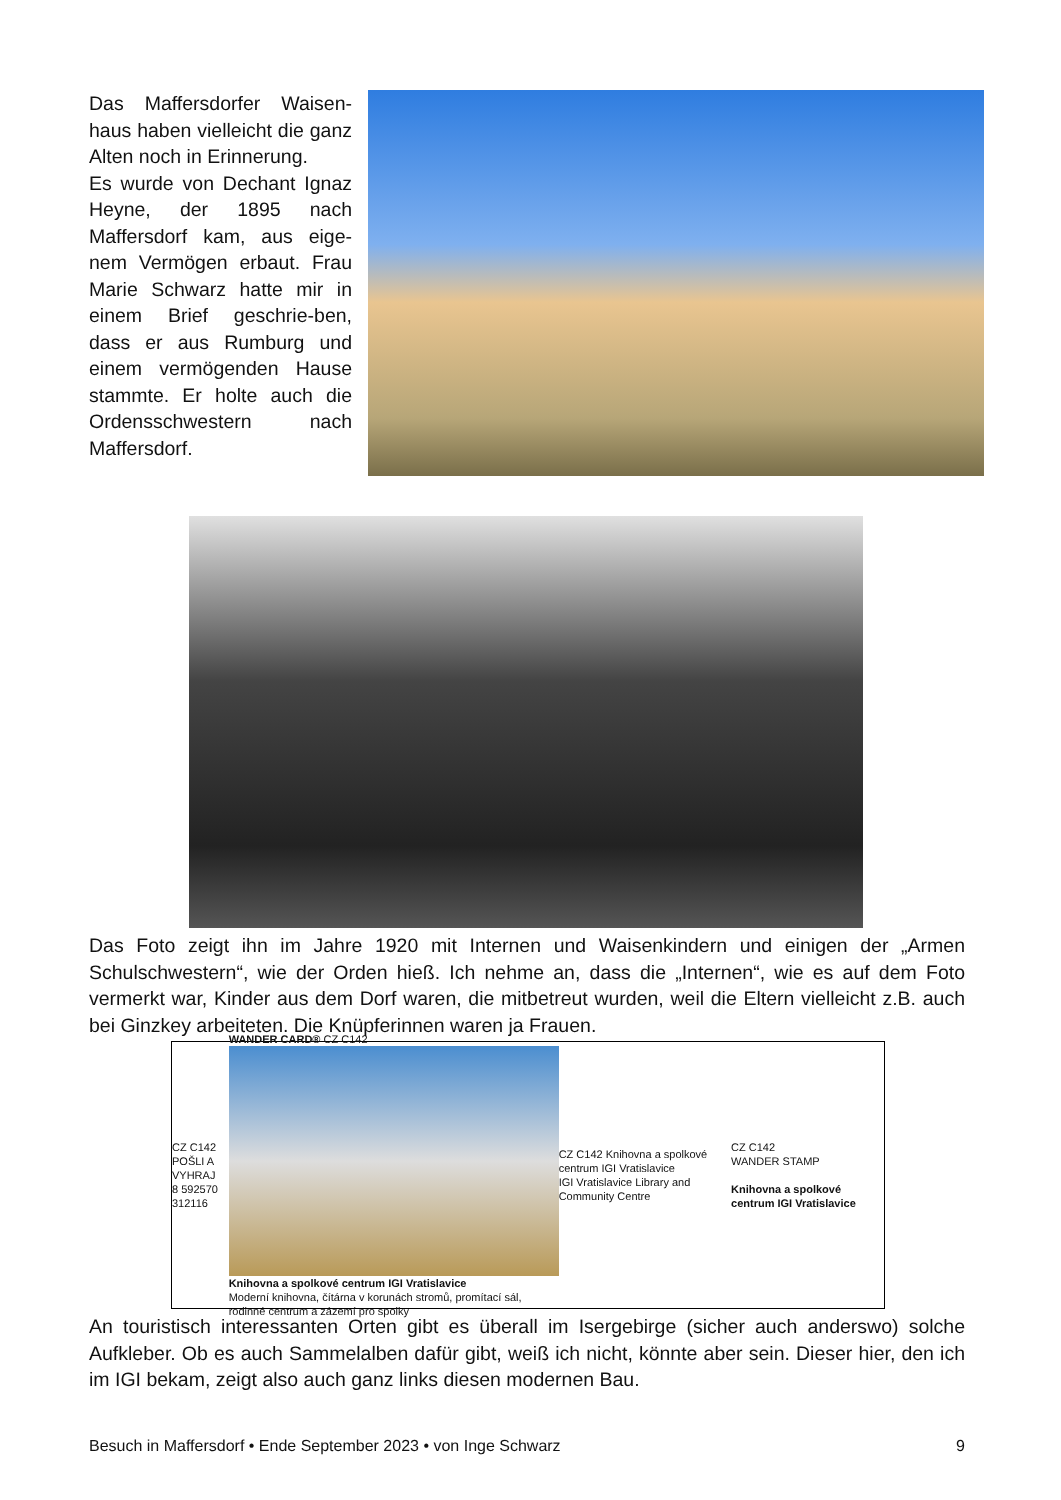Das Maffersdorfer Waisen-haus haben vielleicht die ganz Alten noch in Erinnerung.
Es wurde von Dechant Ignaz Heyne, der 1895 nach Maffersdorf kam, aus eige-nem Vermögen erbaut. Frau Marie Schwarz hatte mir in einem Brief geschrie-ben, dass er aus Rumburg und einem vermögenden Hause stammte. Er holte auch die Ordensschwestern nach Maffersdorf.
Das Foto zeigt ihn im Jahre 1920 mit Internen und Waisenkindern und einigen der „Armen Schulschwestern“, wie der Orden hieß. Ich nehme an, dass die „Internen“, wie es auf dem Foto vermerkt war, Kinder aus dem Dorf waren, die mitbetreut wurden, weil die Eltern vielleicht z.B. auch bei Ginzkey arbeiteten. Die Knüpferinnen waren ja Frauen.
CZ C142
POŠLI A VYHRAJ
8 592570 312116
WANDER CARD® CZ C142
Knihovna a spolkové centrum IGI Vratislavice
Moderní knihovna, čítárna v korunách stromů, promítací sál, rodinné centrum a zázemí pro spolky
CZ C142 Knihovna a spolkové centrum IGI Vratislavice
IGI Vratislavice Library and Community Centre
CZ C142
WANDER STAMP
Knihovna a spolkové centrum IGI Vratislavice
An touristisch interessanten Orten gibt es überall im Isergebirge (sicher auch anderswo) solche Aufkleber. Ob es auch Sammelalben dafür gibt, weiß ich nicht, könnte aber sein. Dieser hier, den ich im IGI bekam, zeigt also auch ganz links diesen modernen Bau.
Besuch in Maffersdorf • Ende September 2023 • von Inge Schwarz 9